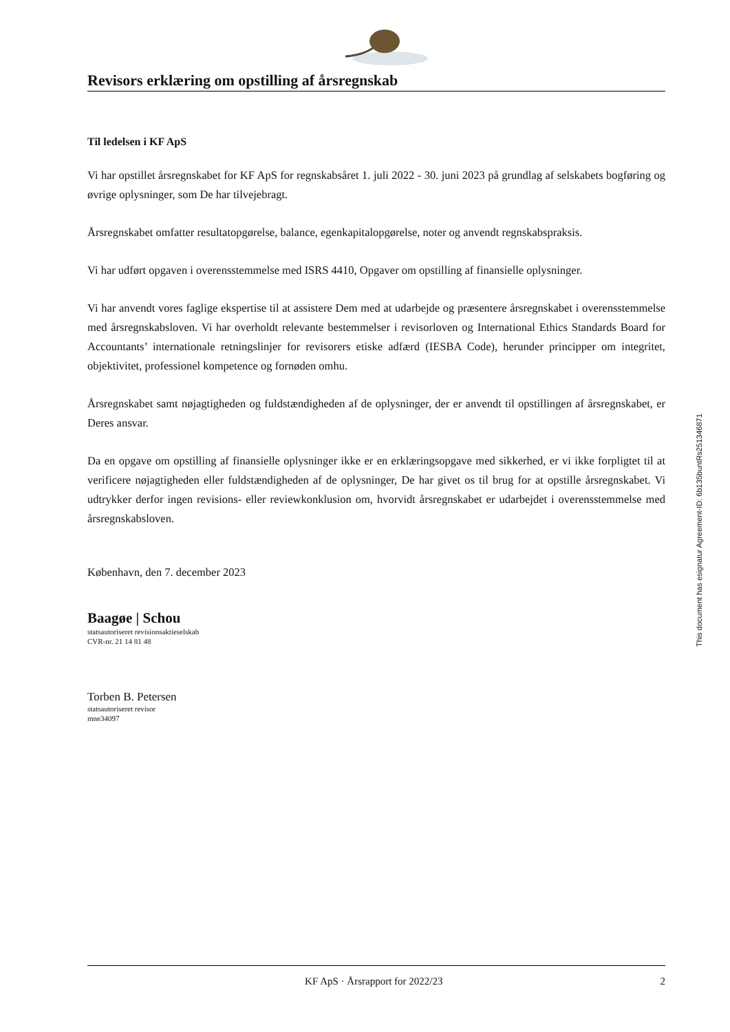Revisors erklæring om opstilling af årsregnskab
Til ledelsen i KF ApS
Vi har opstillet årsregnskabet for KF ApS for regnskabsåret 1. juli 2022 - 30. juni 2023 på grundlag af selskabets bogføring og øvrige oplysninger, som De har tilvejebragt.
Årsregnskabet omfatter resultatopgørelse, balance, egenkapitalopgørelse, noter og anvendt regnskabspraksis.
Vi har udført opgaven i overensstemmelse med ISRS 4410, Opgaver om opstilling af finansielle oplysninger.
Vi har anvendt vores faglige ekspertise til at assistere Dem med at udarbejde og præsentere årsregnskabet i overensstemmelse med årsregnskabsloven. Vi har overholdt relevante bestemmelser i revisorloven og International Ethics Standards Board for Accountants’ internationale retningslinjer for revisorers etiske adfærd (IESBA Code), herunder principper om integritet, objektivitet, professionel kompetence og fornøden omhu.
Årsregnskabet samt nøjagtigheden og fuldstændigheden af de oplysninger, der er anvendt til opstillingen af årsregnskabet, er Deres ansvar.
Da en opgave om opstilling af finansielle oplysninger ikke er en erklæringsopgave med sikkerhed, er vi ikke forpligtet til at verificere nøjagtigheden eller fuldstændigheden af de oplysninger, De har givet os til brug for at opstille årsregnskabet. Vi udtrykker derfor ingen revisions- eller reviewkonklusion om, hvorvidt årsregnskabet er udarbejdet i overensstemmelse med årsregnskabsloven.
København, den 7. december 2023
Baagøe | Schou
statsautoriseret revisionsaktieselskab
CVR-nr. 21 14 81 48
Torben B. Petersen
statsautoriseret revisor
mne34097
KF ApS · Årsrapport for 2022/23 2
This document has esignatur Agreement-ID: 6b135buntRs251346871